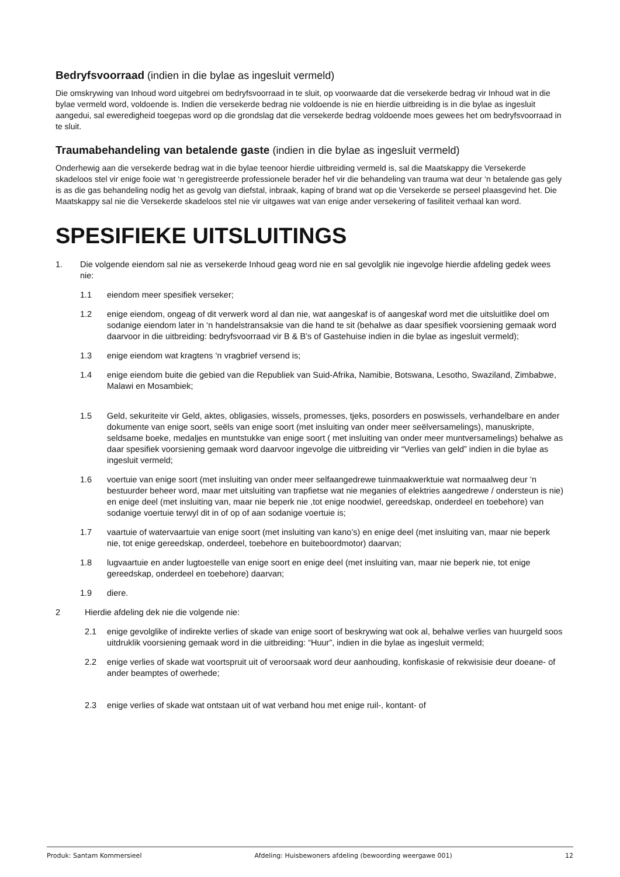Bedryfsvoorraad (indien in die bylae as ingesluit vermeld)
Die omskrywing van Inhoud word uitgebrei om bedryfsvoorraad in te sluit, op voorwaarde dat die versekerde bedrag vir Inhoud wat in die bylae vermeld word, voldoende is. Indien die versekerde bedrag nie voldoende is nie en hierdie uitbreiding is in die bylae as ingesluit aangedui, sal eweredigheid toegepas word op die grondslag dat die versekerde bedrag voldoende moes gewees het om bedryfsvoorraad in te sluit.
Traumabehandeling van betalende gaste (indien in die bylae as ingesluit vermeld)
Onderhewig aan die versekerde bedrag wat in die bylae teenoor hierdie uitbreiding vermeld is, sal die Maatskappy die Versekerde skadeloos stel vir enige fooie wat ‘n geregistreerde professionele berader hef vir die behandeling van trauma wat deur ‘n betalende gas gely is as die gas behandeling nodig het as gevolg van diefstal, inbraak, kaping of brand wat op die Versekerde se perseel plaasgevind het. Die Maatskappy sal nie die Versekerde skadeloos stel nie vir uitgawes wat van enige ander versekering of fasiliteit verhaal kan word.
SPESIFIEKE UITSLUITINGS
1. Die volgende eiendom sal nie as versekerde Inhoud geag word nie en sal gevolglik nie ingevolge hierdie afdeling gedek wees nie:
1.1 eiendom meer spesifiek verseker;
1.2 enige eiendom, ongeag of dit verwerk word al dan nie, wat aangeskaf is of aangeskaf word met die uitsluitlike doel om sodanige eiendom later in ‘n handelstransaksie van die hand te sit (behalwe as daar spesifiek voorsiening gemaak word daarvoor in die uitbreiding: bedryfsvoorraad vir B & B’s of Gastehuise indien in die bylae as ingesluit vermeld);
1.3 enige eiendom wat kragtens ‘n vragbrief versend is;
1.4 enige eiendom buite die gebied van die Republiek van Suid-Afrika, Namibie, Botswana, Lesotho, Swaziland, Zimbabwe, Malawi en Mosambiek;
1.5 Geld, sekuriteite vir Geld, aktes, obligasies, wissels, promesses, tjeks, posorders en poswissels, verhandelbare en ander dokumente van enige soort, seëls van enige soort (met insluiting van onder meer seëlversamelings), manuskripte, seldsame boeke, medaljes en muntstukke van enige soort ( met insluiting van onder meer muntversamelings) behalwe as daar spesifiek voorsiening gemaak word daarvoor ingevolge die uitbreiding vir “Verlies van geld” indien in die bylae as ingesluit vermeld;
1.6 voertuie van enige soort (met insluiting van onder meer selfaangedrewe tuinmaakwerktuie wat normaalweg deur ‘n bestuurder beheer word, maar met uitsluiting van trapfietse wat nie meganies of elektries aangedrewe / ondersteun is nie) en enige deel (met insluiting van, maar nie beperk nie ,tot enige noodwiel, gereedskap, onderdeel en toebehore) van sodanige voertuie terwyl dit in of op of aan sodanige voertuie is;
1.7 vaartuie of watervaartuie van enige soort (met insluiting van kano’s) en enige deel (met insluiting van, maar nie beperk nie, tot enige gereedskap, onderdeel, toebehore en buiteboordmotor) daarvan;
1.8 lugvaartuie en ander lugtoestelle van enige soort en enige deel (met insluiting van, maar nie beperk nie, tot enige gereedskap, onderdeel en toebehore) daarvan;
1.9 diere.
2 Hierdie afdeling dek nie die volgende nie:
2.1 enige gevolglike of indirekte verlies of skade van enige soort of beskrywing wat ook al, behalwe verlies van huurgeld soos uitdruklik voorsiening gemaak word in die uitbreiding: “Huur”, indien in die bylae as ingesluit vermeld;
2.2 enige verlies of skade wat voortspruit uit of veroorsaak word deur aanhouding, konfiskasie of rekwisisie deur doeane- of ander beamptes of owerhede;
2.3 enige verlies of skade wat ontstaan uit of wat verband hou met enige ruil-, kontant- of
Produk: Santam Kommersieel Afdeling: Huisbewoners afdeling (bewoording weergawe 001) 12